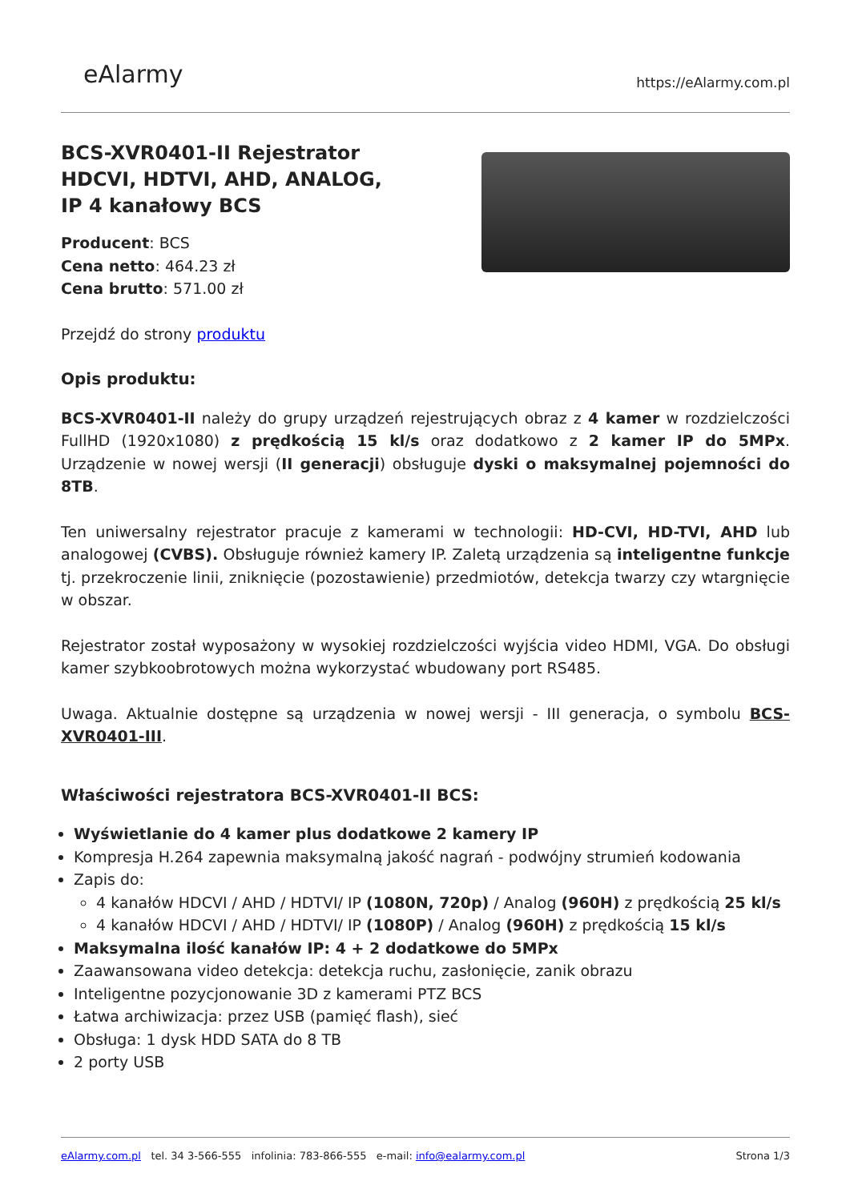eAlarmy
https://eAlarmy.com.pl
BCS-XVR0401-II Rejestrator HDCVI, HDTVI, AHD, ANALOG, IP 4 kanałowy BCS
Producent: BCS
Cena netto: 464.23 zł
Cena brutto: 571.00 zł
Przejdź do strony produktu
Opis produktu:
BCS-XVR0401-II należy do grupy urządzeń rejestrujących obraz z 4 kamer w rozdzielczości FullHD (1920x1080) z prędkością 15 kl/s oraz dodatkowo z 2 kamer IP do 5MPx. Urządzenie w nowej wersji (II generacji) obsługuje dyski o maksymalnej pojemności do 8TB.
Ten uniwersalny rejestrator pracuje z kamerami w technologii: HD-CVI, HD-TVI, AHD lub analogowej (CVBS). Obsługuje również kamery IP. Zaletą urządzenia są inteligentne funkcje tj. przekroczenie linii, zniknięcie (pozostawienie) przedmiotów, detekcja twarzy czy wtargnięcie w obszar.
Rejestrator został wyposażony w wysokiej rozdzielczości wyjścia video HDMI, VGA. Do obsługi kamer szybkoobrotowych można wykorzystać wbudowany port RS485.
Uwaga. Aktualnie dostępne są urządzenia w nowej wersji - III generacja, o symbolu BCS-XVR0401-III.
Właściwości rejestratora BCS-XVR0401-II BCS:
Wyświetlanie do 4 kamer plus dodatkowe 2 kamery IP
Kompresja H.264 zapewnia maksymalną jakość nagrań - podwójny strumień kodowania
Zapis do:
4 kanałów HDCVI / AHD / HDTVI/ IP (1080N, 720p) / Analog (960H) z prędkością 25 kl/s
4 kanałów HDCVI / AHD / HDTVI/ IP (1080P) / Analog (960H) z prędkością 15 kl/s
Maksymalna ilość kanałów IP: 4 + 2 dodatkowe do 5MPx
Zaawansowana video detekcja: detekcja ruchu, zasłonięcie, zanik obrazu
Inteligentne pozycjonowanie 3D z kamerami PTZ BCS
Łatwa archiwizacja: przez USB (pamięć flash), sieć
Obsługa: 1 dysk HDD SATA do 8 TB
2 porty USB
eAlarmy.com.pl tel. 34 3-566-555 infolinia: 783-866-555 e-mail: info@ealarmy.com.pl
Strona 1/3